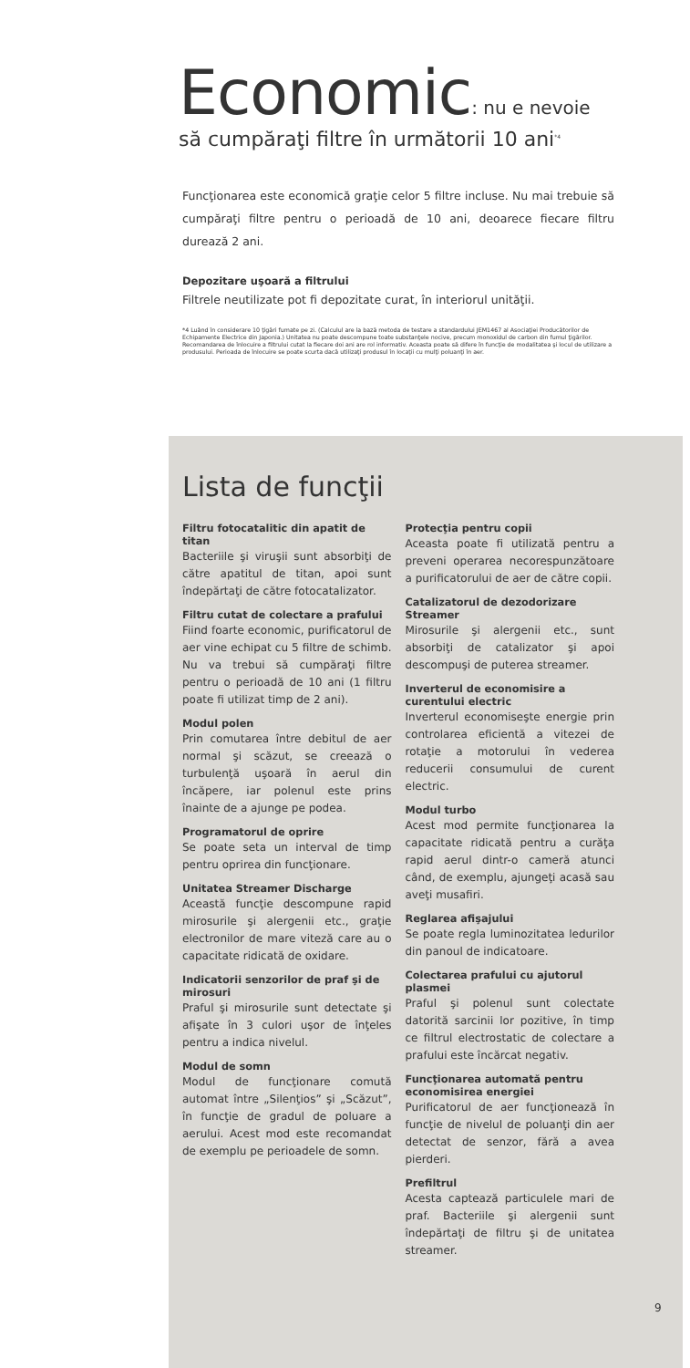Economic: nu e nevoie
să cumpăraţi filtre în următorii 10 ani<sup>*4</sup>
Funcţionarea este economică graţie celor 5 filtre incluse. Nu mai trebuie să cumpăraţi filtre pentru o perioadă de 10 ani, deoarece fiecare filtru durează 2 ani.
Depozitare uşoară a filtrului
Filtrele neutilizate pot fi depozitate curat, în interiorul unităţii.
*4 Luând în considerare 10 ţigări fumate pe zi. (Calculul are la bază metoda de testare a standardului JEM1467 al Asociaţiei Producătorilor de Echipamente Electrice din Japonia.) Unitatea nu poate descompune toate substanţele nocive, precum monoxidul de carbon din fumul ţigărilor. Recomandarea de înlocuire a filtrului cutat la fiecare doi ani are rol informativ. Aceasta poate să difere în funcţie de modalitatea şi locul de utilizare a produsului. Perioada de înlocuire se poate scurta dacă utilizaţi produsul în locaţii cu mulţi poluanţi în aer.
Lista de funcţii
Filtru fotocatalitic din apatit de titan
Bacteriile şi viruşii sunt absorbiţi de către apatitul de titan, apoi sunt îndepărtaţi de către fotocatalizator.
Filtru cutat de colectare a prafului
Fiind foarte economic, purificatorul de aer vine echipat cu 5 filtre de schimb. Nu va trebui să cumpăraţi filtre pentru o perioadă de 10 ani (1 filtru poate fi utilizat timp de 2 ani).
Modul polen
Prin comutarea între debitul de aer normal şi scăzut, se creează o turbulenţă uşoară în aerul din încăpere, iar polenul este prins înainte de a ajunge pe podea.
Programatorul de oprire
Se poate seta un interval de timp pentru oprirea din funcţionare.
Unitatea Streamer Discharge
Această funcţie descompune rapid mirosurile şi alergenii etc., graţie electronilor de mare viteză care au o capacitate ridicată de oxidare.
Indicatorii senzorilor de praf şi de mirosuri
Praful şi mirosurile sunt detectate şi afişate în 3 culori uşor de înţeles pentru a indica nivelul.
Modul de somn
Modul de funcţionare comută automat între „Silenţios” şi „Scăzut”, în funcţie de gradul de poluare a aerului. Acest mod este recomandat de exemplu pe perioadele de somn.
Protecţia pentru copii
Aceasta poate fi utilizată pentru a preveni operarea necorespunzătoare a purificatorului de aer de către copii.
Catalizatorul de dezodorizare Streamer
Mirosurile şi alergenii etc., sunt absorbiţi de catalizator şi apoi descompuşi de puterea streamer.
Inverterul de economisire a curentului electric
Inverterul economiseşte energie prin controlarea eficientă a vitezei de rotaţie a motorului în vederea reducerii consumului de curent electric.
Modul turbo
Acest mod permite funcţionarea la capacitate ridicată pentru a curăţa rapid aerul dintr-o cameră atunci când, de exemplu, ajungeţi acasă sau aveţi musafiri.
Reglarea afişajului
Se poate regla luminozitatea ledurilor din panoul de indicatoare.
Colectarea prafului cu ajutorul plasmei
Praful şi polenul sunt colectate datorită sarcinii lor pozitive, în timp ce filtrul electrostatic de colectare a prafului este încărcat negativ.
Funcţionarea automată pentru economisirea energiei
Purificatorul de aer funcţionează în funcţie de nivelul de poluanţi din aer detectat de senzor, fără a avea pierderi.
Prefiltrul
Acesta captează particulele mari de praf. Bacteriile şi alergenii sunt îndepărtaţi de filtru şi de unitatea streamer.
9